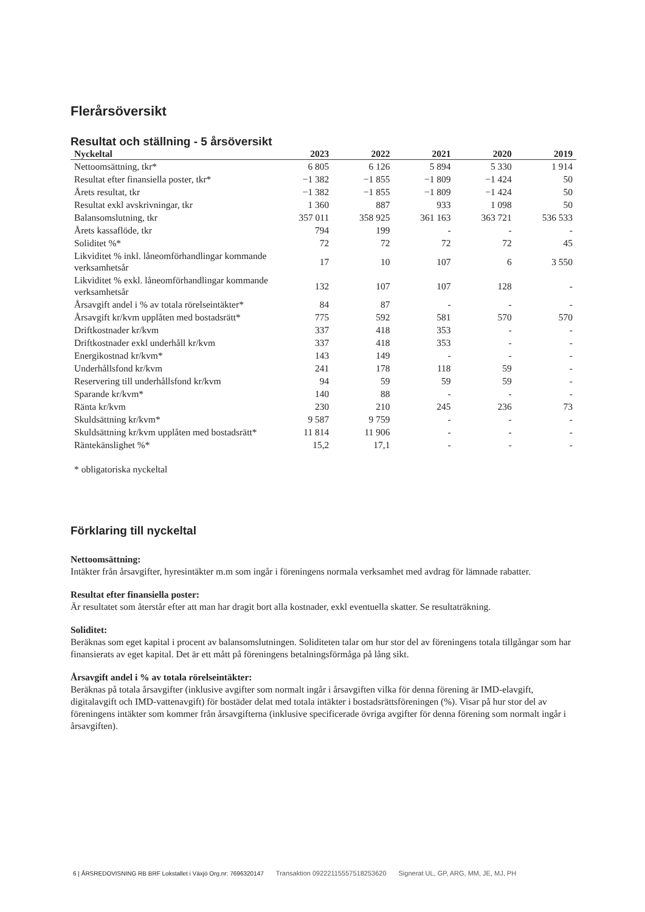Flerårsöversikt
Resultat och ställning - 5 årsöversikt
| Nyckeltal | 2023 | 2022 | 2021 | 2020 | 2019 |
| --- | --- | --- | --- | --- | --- |
| Nettoomsättning, tkr* | 6 805 | 6 126 | 5 894 | 5 330 | 1 914 |
| Resultat efter finansiella poster, tkr* | −1 382 | −1 855 | −1 809 | −1 424 | 50 |
| Årets resultat, tkr | −1 382 | −1 855 | −1 809 | −1 424 | 50 |
| Resultat exkl avskrivningar, tkr | 1 360 | 887 | 933 | 1 098 | 50 |
| Balansomslutning, tkr | 357 011 | 358 925 | 361 163 | 363 721 | 536 533 |
| Årets kassaflöde, tkr | 794 | 199 | - | - | - |
| Soliditet %* | 72 | 72 | 72 | 72 | 45 |
| Likviditet % inkl. låneomförhandlingar kommande verksamhetsår | 17 | 10 | 107 | 6 | 3 550 |
| Likviditet % exkl. låneomförhandlingar kommande verksamhetsår | 132 | 107 | 107 | 128 | - |
| Årsavgift andel i % av totala rörelseintäkter* | 84 | 87 | - | - | - |
| Årsavgift kr/kvm upplåten med bostadsrätt* | 775 | 592 | 581 | 570 | 570 |
| Driftkostnader kr/kvm | 337 | 418 | 353 | - | - |
| Driftkostnader exkl underhåll kr/kvm | 337 | 418 | 353 | - | - |
| Energikostnad kr/kvm* | 143 | 149 | - | - | - |
| Underhållsfond kr/kvm | 241 | 178 | 118 | 59 | - |
| Reservering till underhållsfond kr/kvm | 94 | 59 | 59 | 59 | - |
| Sparande kr/kvm* | 140 | 88 | - | - | - |
| Ränta kr/kvm | 230 | 210 | 245 | 236 | 73 |
| Skuldsättning kr/kvm* | 9 587 | 9 759 | - | - | - |
| Skuldsättning kr/kvm upplåten med bostadsrätt* | 11 814 | 11 906 | - | - | - |
| Räntekänslighet %* | 15,2 | 17,1 | - | - | - |
* obligatoriska nyckeltal
Förklaring till nyckeltal
Nettoomsättning:
Intäkter från årsavgifter, hyresintäkter m.m som ingår i föreningens normala verksamhet med avdrag för lämnade rabatter.
Resultat efter finansiella poster:
Är resultatet som återstår efter att man har dragit bort alla kostnader, exkl eventuella skatter. Se resultaträkning.
Soliditet:
Beräknas som eget kapital i procent av balansomslutningen. Soliditeten talar om hur stor del av föreningens totala tillgångar som har finansierats av eget kapital. Det är ett mått på föreningens betalningsförmåga på lång sikt.
Årsavgift andel i % av totala rörelseintäkter:
Beräknas på totala årsavgifter (inklusive avgifter som normalt ingår i årsavgiften vilka för denna förening är IMD-elavgift, digitalavgift och IMD-vattenavgift) för bostäder delat med totala intäkter i bostadsrättsföreningen (%). Visar på hur stor del av föreningens intäkter som kommer från årsavgifterna (inklusive specificerade övriga avgifter för denna förening som normalt ingår i årsavgiften).
6 | ÅRSREDOVISNING RB BRF Lokstallet i Växjö Org.nr: 7696320147 Transaktion 09222115557518253620 Signerat UL, GP, ARG, MM, JE, MJ, PH